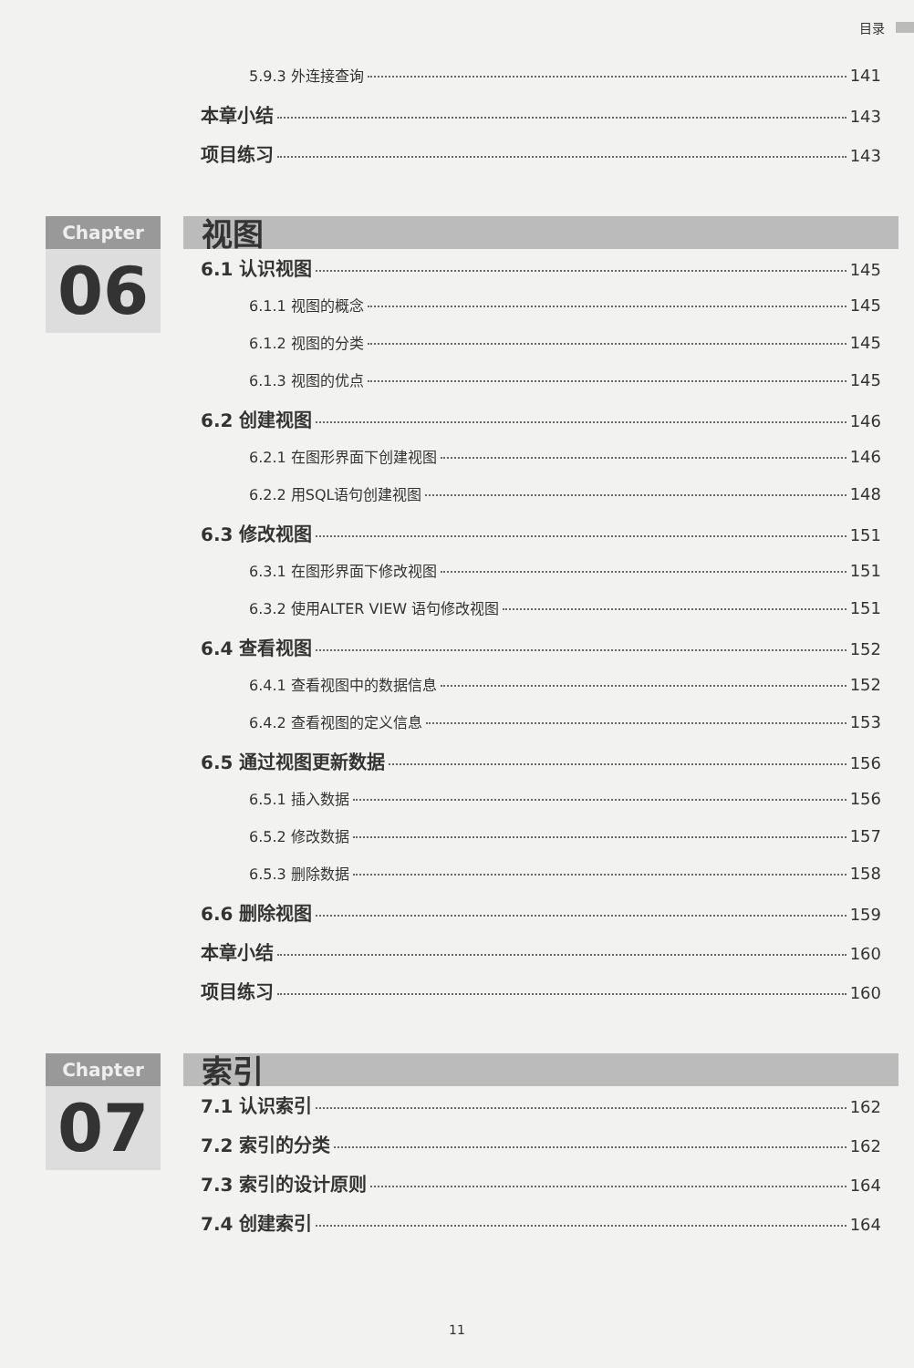目录
5.9.3 外连接查询 141
本章小结 143
项目练习 143
Chapter
06
视图
6.1 认识视图 145
6.1.1 视图的概念 145
6.1.2 视图的分类 145
6.1.3 视图的优点 145
6.2 创建视图 146
6.2.1 在图形界面下创建视图 146
6.2.2 用SQL语句创建视图 148
6.3 修改视图 151
6.3.1 在图形界面下修改视图 151
6.3.2 使用ALTER VIEW 语句修改视图 151
6.4 查看视图 152
6.4.1 查看视图中的数据信息 152
6.4.2 查看视图的定义信息 153
6.5 通过视图更新数据 156
6.5.1 插入数据 156
6.5.2 修改数据 157
6.5.3 删除数据 158
6.6 删除视图 159
本章小结 160
项目练习 160
Chapter
07
索引
7.1 认识索引 162
7.2 索引的分类 162
7.3 索引的设计原则 164
7.4 创建索引 164
11